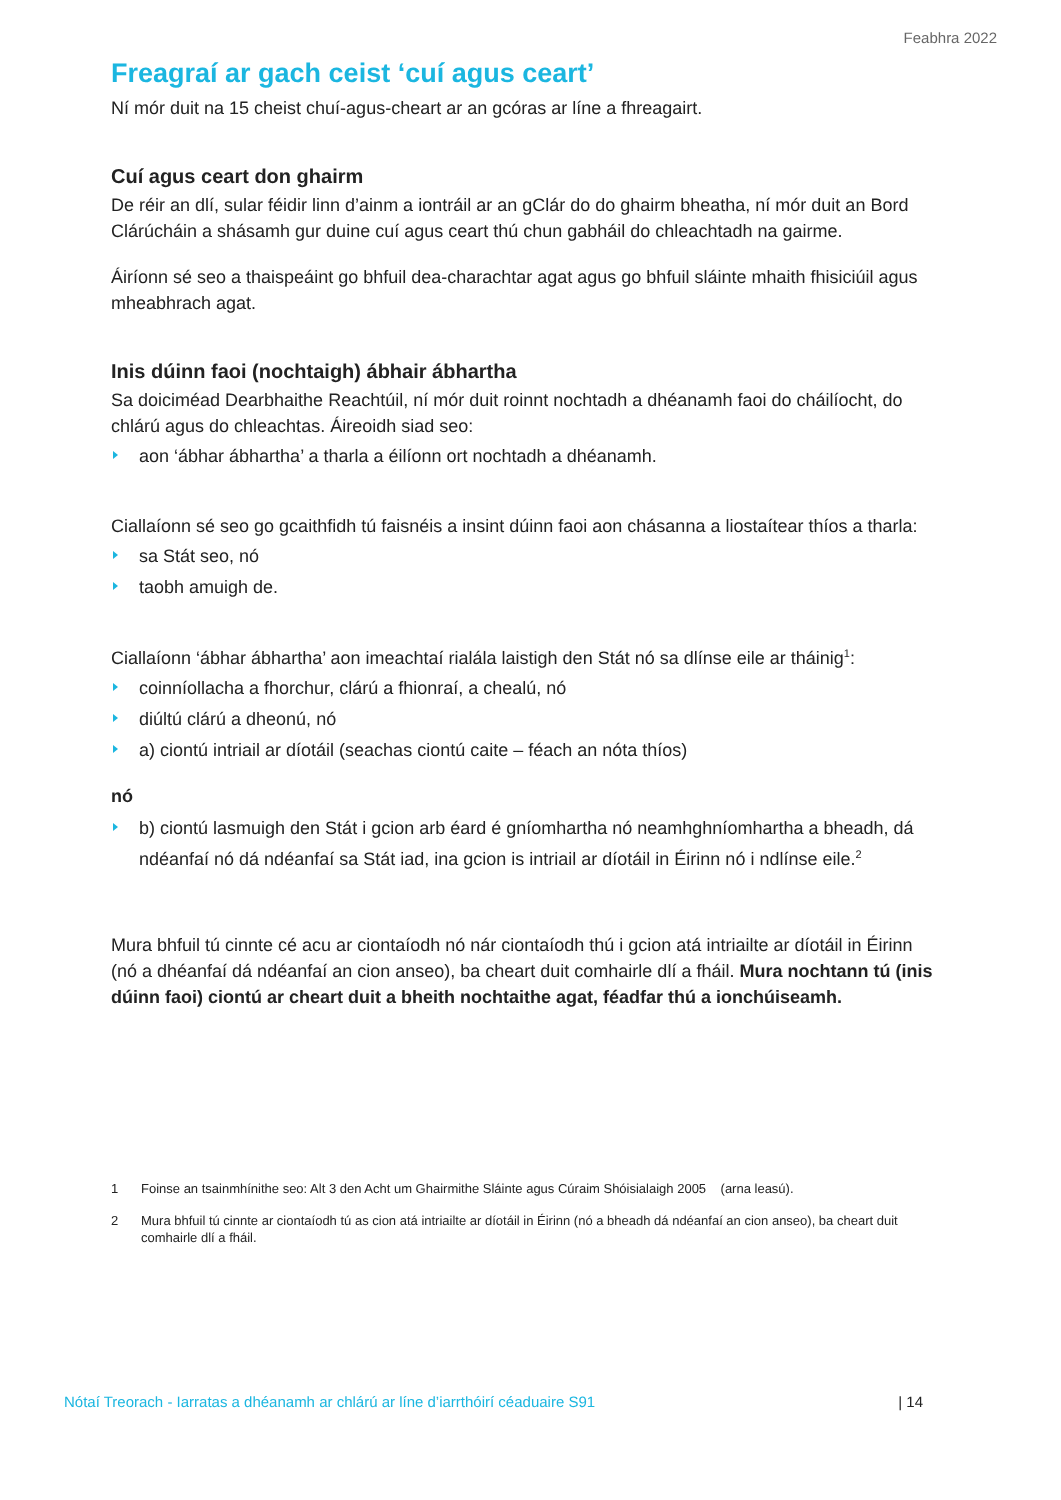Feabhra 2022
Freagraí ar gach ceist ‘cuí agus ceart’
Ní mór duit na 15 cheist chuí-agus-cheart ar an gcóras ar líne a fhreagairt.
Cuí agus ceart don ghairm
De réir an dlí, sular féidir linn d’ainm a iontráil ar an gClár do do ghairm bheatha, ní mór duit an Bord Clárúcháin a shásamh gur duine cuí agus ceart thú chun gabháil do chleachtadh na gairme.
Áiríonn sé seo a thaispeáint go bhfuil dea-charachtar agat agus go bhfuil sláinte mhaith fhisiciúil agus mheabhrach agat.
Inis dúinn faoi (nochtaigh) ábhair ábhartha
Sa doiciméad Dearbhaithe Reachtúil, ní mór duit roinnt nochtadh a dhéanamh faoi do cháilíocht, do chlárú agus do chleachtas. Áireoidh siad seo:
aon ‘ábhar ábhartha’ a tharla a éilíonn ort nochtadh a dhéanamh.
Ciallaíonn sé seo go gcaithfidh tú faisnéis a insint dúinn faoi aon chásanna a liostaítear thíos a tharla:
sa Stát seo, nó
taobh amuigh de.
Ciallaíonn ‘ábhar ábhartha’ aon imeachtaí rialála laistigh den Stát nó sa dlínse eile ar tháinig<sup>1</sup>:
coinníollacha a fhorchur, clárú a fhionraí, a chealú, nó
diúltú clárú a dheonú, nó
a) ciontú intriail ar díotáil (seachas ciontú caite – féach an nóta thíos)
nó
b) ciontú lasmuigh den Stát i gcion arb éard é gníomhartha nó neamhghníomhartha a bheadh, dá ndéanfaí nó dá ndéanfaí sa Stát iad, ina gcion is intriail ar díotáil in Éirinn nó i ndlínse eile.<sup>2</sup>
Mura bhfuil tú cinnte cé acu ar ciontaíodh nó nár ciontaíodh thú i gcion atá intriailte ar díotáil in Éirinn (nó a dhéanfaí dá ndéanfaí an cion anseo), ba cheart duit comhairle dlí a fháil. Mura nochtann tú (inis dúinn faoi) ciontú ar cheart duit a bheith nochtaithe agat, féadfar thú a ionchúiseamh.
1 Foinse an tsainmhínithe seo: Alt 3 den Acht um Ghairmithe Sláinte agus Cúraim Shóisialaigh 2005 (arna leasú).
2 Mura bhfuil tú cinnte ar ciontaíodh tú as cion atá intriailte ar díotáil in Éirinn (nó a bheadh dá ndéanfaí an cion anseo), ba cheart duit comhairle dlí a fháil.
Nótaí Treorach - Iarratas a dhéanamh ar chlárú ar líne d’iarrthóirí céaduaire S91 | 14